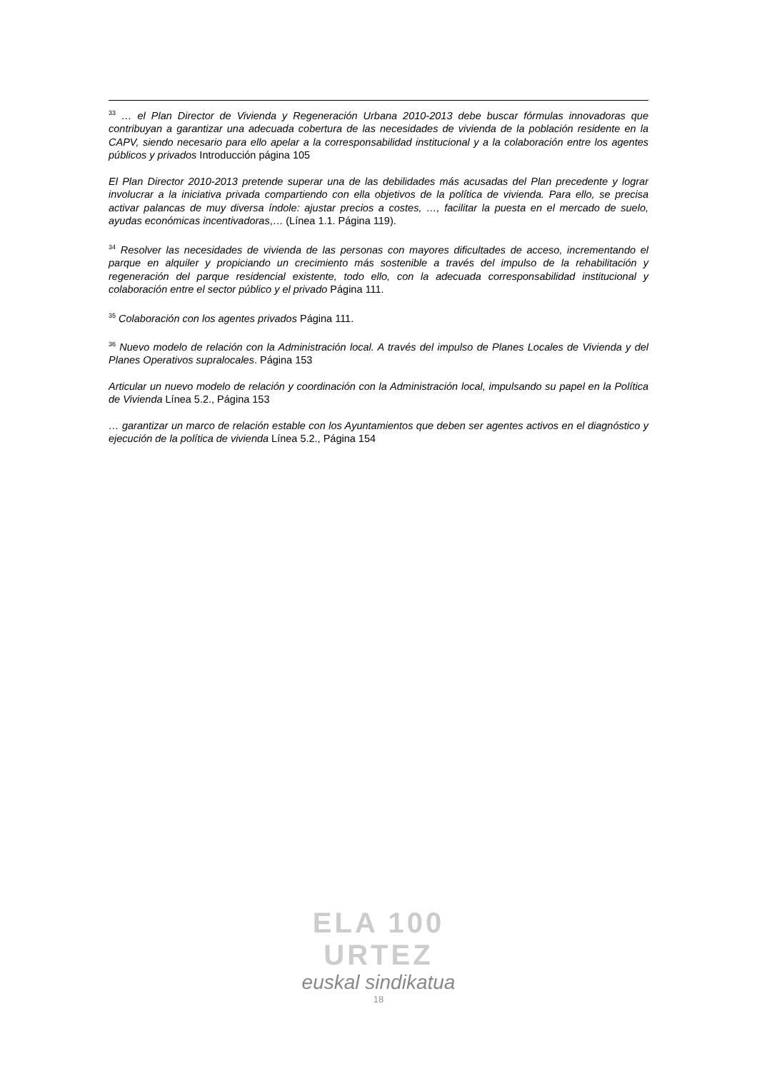<sup>33</sup> … el Plan Director de Vivienda y Regeneración Urbana 2010-2013 debe buscar fórmulas innovadoras que contribuyan a garantizar una adecuada cobertura de las necesidades de vivienda de la población residente en la CAPV, siendo necesario para ello apelar a la corresponsabilidad institucional y a la colaboración entre los agentes públicos y privados Introducción página 105
El Plan Director 2010-2013 pretende superar una de las debilidades más acusadas del Plan precedente y lograr involucrar a la iniciativa privada compartiendo con ella objetivos de la política de vivienda. Para ello, se precisa activar palancas de muy diversa índole: ajustar precios a costes, …, facilitar la puesta en el mercado de suelo, ayudas económicas incentivadoras,… (Línea 1.1. Página 119).
<sup>34</sup> Resolver las necesidades de vivienda de las personas con mayores dificultades de acceso, incrementando el parque en alquiler y propiciando un crecimiento más sostenible a través del impulso de la rehabilitación y regeneración del parque residencial existente, todo ello, con la adecuada corresponsabilidad institucional y colaboración entre el sector público y el privado Página 111.
<sup>35</sup> Colaboración con los agentes privados Página 111.
<sup>36</sup> Nuevo modelo de relación con la Administración local. A través del impulso de Planes Locales de Vivienda y del Planes Operativos supralocales. Página 153
Articular un nuevo modelo de relación y coordinación con la Administración local, impulsando su papel en la Política de Vivienda Línea 5.2., Página 153
… garantizar un marco de relación estable con los Ayuntamientos que deben ser agentes activos en el diagnóstico y ejecución de la política de vivienda Línea 5.2., Página 154
ELA 100 URTEZ
euskal sindikatua
18